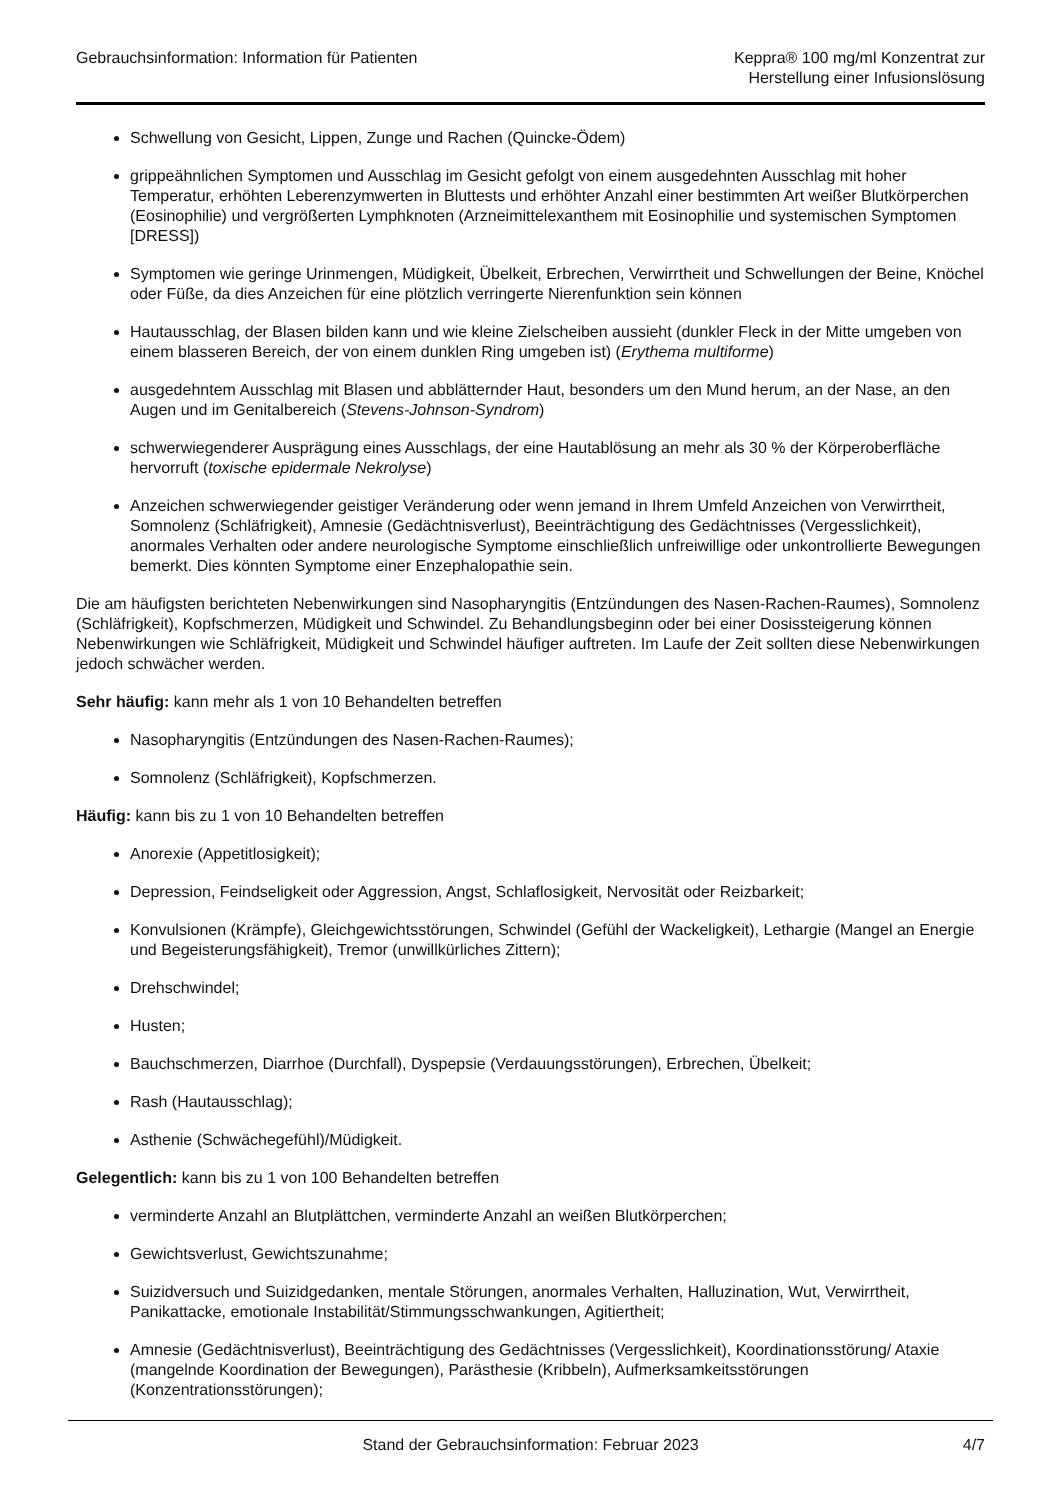Gebrauchsinformation: Information für Patienten
Keppra® 100 mg/ml Konzentrat zur
Herstellung einer Infusionslösung
Schwellung von Gesicht, Lippen, Zunge und Rachen (Quincke-Ödem)
grippeähnlichen Symptomen und Ausschlag im Gesicht gefolgt von einem ausgedehnten Ausschlag mit hoher Temperatur, erhöhten Leberenzymwerten in Bluttests und erhöhter Anzahl einer bestimmten Art weißer Blutkörperchen (Eosinophilie) und vergrößerten Lymphknoten (Arzneimittelexanthem mit Eosinophilie und systemischen Symptomen [DRESS])
Symptomen wie geringe Urinmengen, Müdigkeit, Übelkeit, Erbrechen, Verwirrtheit und Schwellungen der Beine, Knöchel oder Füße, da dies Anzeichen für eine plötzlich verringerte Nierenfunktion sein können
Hautausschlag, der Blasen bilden kann und wie kleine Zielscheiben aussieht (dunkler Fleck in der Mitte umgeben von einem blasseren Bereich, der von einem dunklen Ring umgeben ist) (Erythema multiforme)
ausgedehntem Ausschlag mit Blasen und abblätternder Haut, besonders um den Mund herum, an der Nase, an den Augen und im Genitalbereich (Stevens-Johnson-Syndrom)
schwerwiegenderer Ausprägung eines Ausschlags, der eine Hautablösung an mehr als 30 % der Körperoberfläche hervorruft (toxische epidermale Nekrolyse)
Anzeichen schwerwiegender geistiger Veränderung oder wenn jemand in Ihrem Umfeld Anzeichen von Verwirrtheit, Somnolenz (Schläfrigkeit), Amnesie (Gedächtnisverlust), Beeinträchtigung des Gedächtnisses (Vergesslichkeit), anormales Verhalten oder andere neurologische Symptome einschließlich unfreiwillige oder unkontrollierte Bewegungen bemerkt. Dies könnten Symptome einer Enzephalopathie sein.
Die am häufigsten berichteten Nebenwirkungen sind Nasopharyngitis (Entzündungen des Nasen-Rachen-Raumes), Somnolenz (Schläfrigkeit), Kopfschmerzen, Müdigkeit und Schwindel. Zu Behandlungsbeginn oder bei einer Dosissteigerung können Nebenwirkungen wie Schläfrigkeit, Müdigkeit und Schwindel häufiger auftreten. Im Laufe der Zeit sollten diese Nebenwirkungen jedoch schwächer werden.
Sehr häufig: kann mehr als 1 von 10 Behandelten betreffen
Nasopharyngitis (Entzündungen des Nasen-Rachen-Raumes);
Somnolenz (Schläfrigkeit), Kopfschmerzen.
Häufig: kann bis zu 1 von 10 Behandelten betreffen
Anorexie (Appetitlosigkeit);
Depression, Feindseligkeit oder Aggression, Angst, Schlaflosigkeit, Nervosität oder Reizbarkeit;
Konvulsionen (Krämpfe), Gleichgewichtsstörungen, Schwindel (Gefühl der Wackeligkeit), Lethargie (Mangel an Energie und Begeisterungsfähigkeit), Tremor (unwillkürliches Zittern);
Drehschwindel;
Husten;
Bauchschmerzen, Diarrhoe (Durchfall), Dyspepsie (Verdauungsstörungen), Erbrechen, Übelkeit;
Rash (Hautausschlag);
Asthenie (Schwächegefühl)/Müdigkeit.
Gelegentlich: kann bis zu 1 von 100 Behandelten betreffen
verminderte Anzahl an Blutplättchen, verminderte Anzahl an weißen Blutkörperchen;
Gewichtsverlust, Gewichtszunahme;
Suizidversuch und Suizidgedanken, mentale Störungen, anormales Verhalten, Halluzination, Wut, Verwirrtheit, Panikattacke, emotionale Instabilität/Stimmungsschwankungen, Agitiertheit;
Amnesie (Gedächtnisverlust), Beeinträchtigung des Gedächtnisses (Vergesslichkeit), Koordinationsstörung/ Ataxie (mangelnde Koordination der Bewegungen), Parästhesie (Kribbeln), Aufmerksamkeitsstörungen (Konzentrationsstörungen);
Stand der Gebrauchsinformation: Februar 2023 4/7